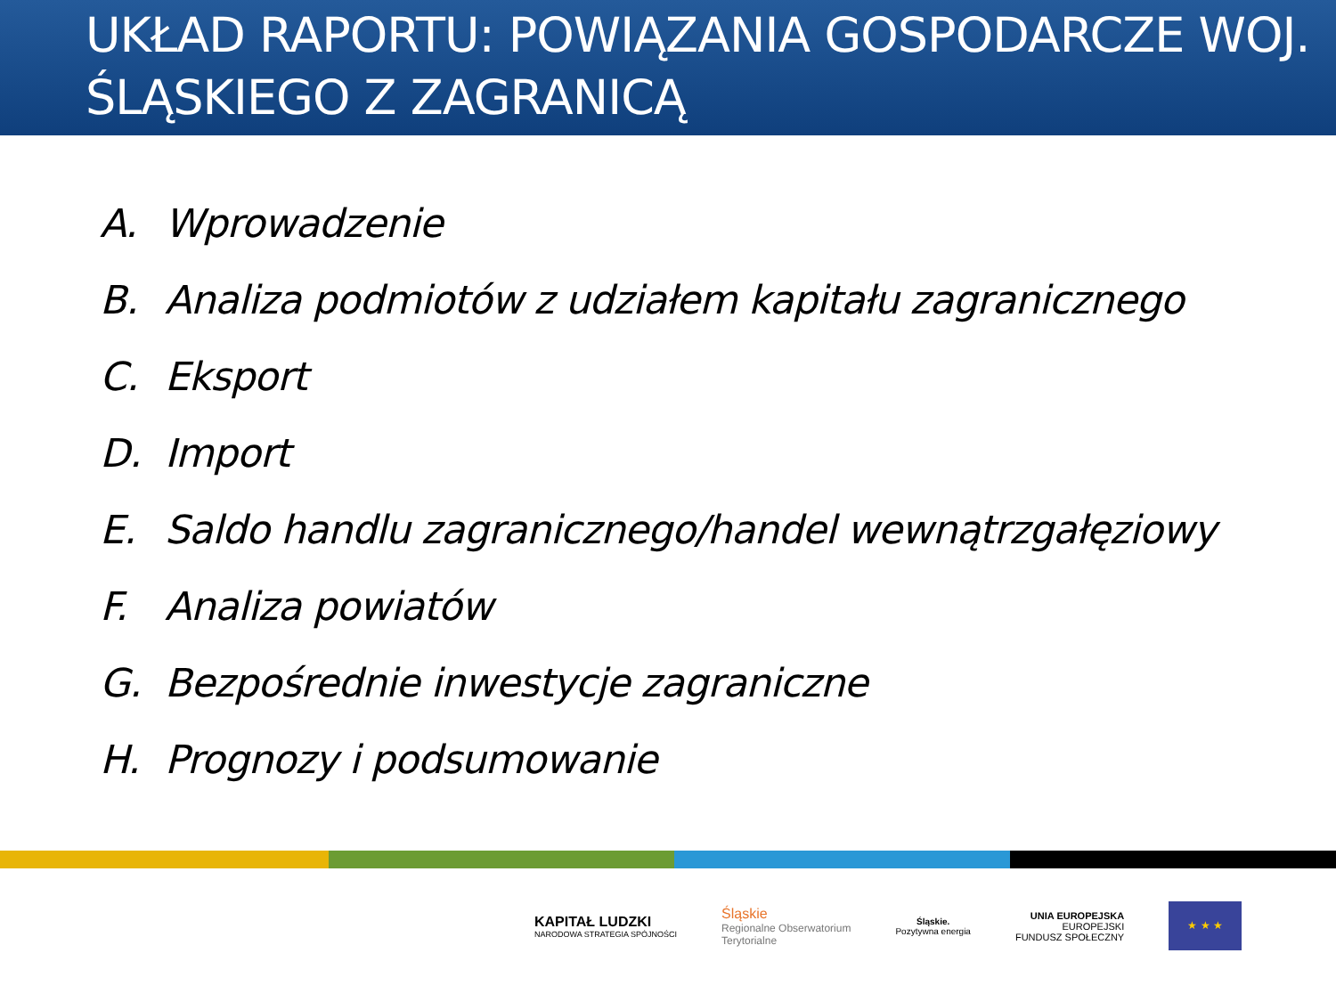UKŁAD RAPORTU: POWIĄZANIA GOSPODARCZE WOJ. ŚLĄSKIEGO Z ZAGRANICĄ
A. Wprowadzenie
B. Analiza podmiotów z udziałem kapitału zagranicznego
C. Eksport
D. Import
E. Saldo handlu zagranicznego/handel wewnątrzgałęziowy
F. Analiza powiatów
G. Bezpośrednie inwestycje zagraniczne
H. Prognozy i podsumowanie
KAPITAŁ LUDZKI
NARODOWA STRATEGIA SPÓJNOŚCI
Śląskie
Regionalne Obserwatorium
Terytorialne
Śląskie.
Pozytywna energia
UNIA EUROPEJSKA
EUROPEJSKI
FUNDUSZ SPOŁECZNY
★ ★ ★